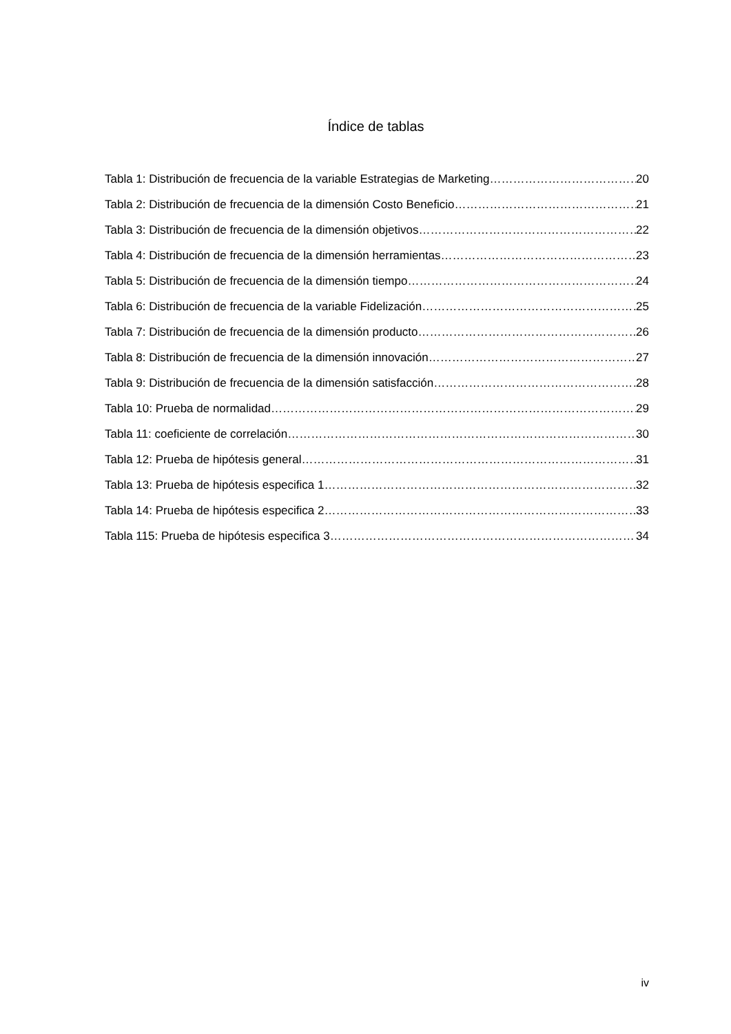Índice de tablas
Tabla 1: Distribución de frecuencia de la variable Estrategias de Marketing 20
Tabla 2: Distribución de frecuencia de la dimensión Costo Beneficio 21
Tabla 3: Distribución de frecuencia de la dimensión objetivos 22
Tabla 4: Distribución de frecuencia de la dimensión herramientas 23
Tabla 5: Distribución de frecuencia de la dimensión tiempo 24
Tabla 6: Distribución de frecuencia de la variable Fidelización 25
Tabla 7: Distribución de frecuencia de la dimensión producto 26
Tabla 8: Distribución de frecuencia de la dimensión innovación 27
Tabla 9: Distribución de frecuencia de la dimensión satisfacción 28
Tabla 10: Prueba de normalidad 29
Tabla 11: coeficiente de correlación 30
Tabla 12: Prueba de hipótesis general 31
Tabla 13: Prueba de hipótesis especifica 1 32
Tabla 14: Prueba de hipótesis especifica 2 33
Tabla 115: Prueba de hipótesis especifica 3 34
iv